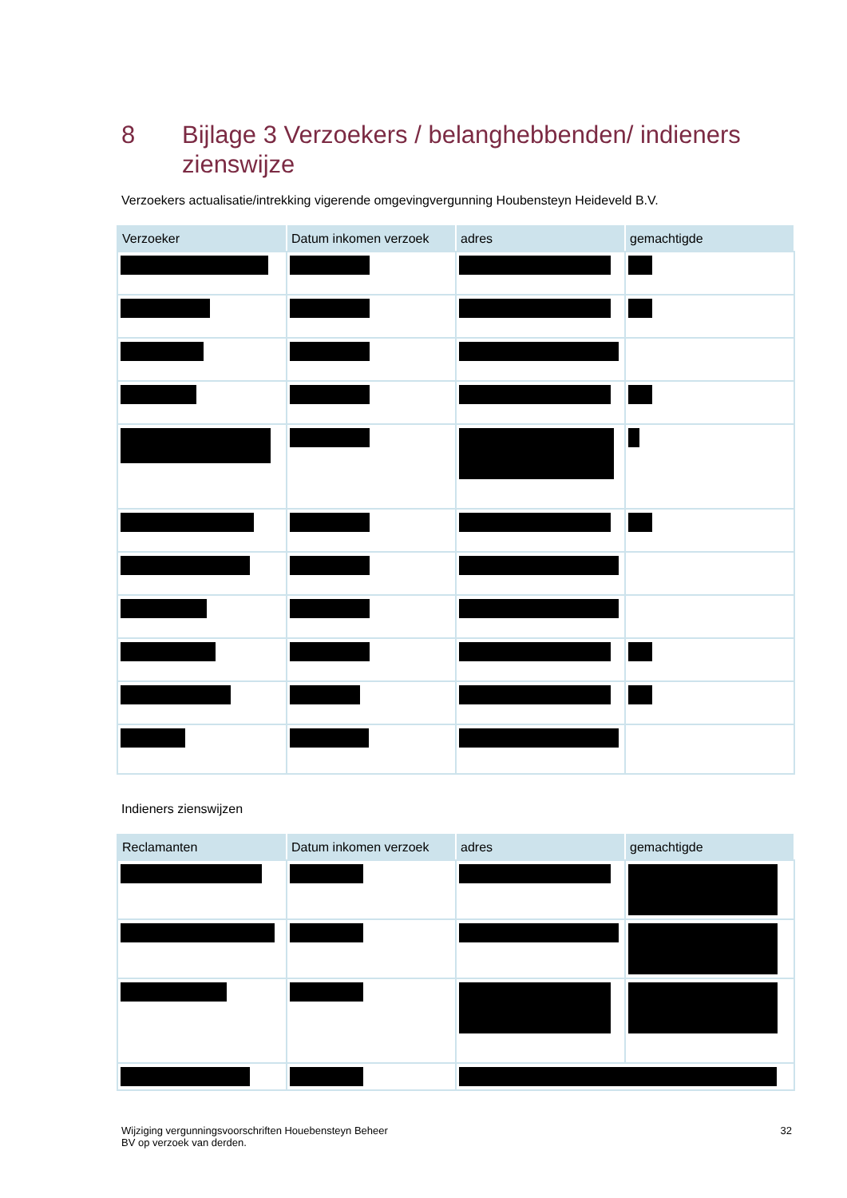8 Bijlage 3 Verzoekers / belanghebbenden/ indieners zienswijze
Verzoekers actualisatie/intrekking vigerende omgevingvergunning Houbensteyn Heideveld B.V.
| Verzoeker | Datum inkomen verzoek | adres | gemachtigde |
| --- | --- | --- | --- |
Indieners zienswijzen
| Reclamanten | Datum inkomen verzoek | adres | gemachtigde |
| --- | --- | --- | --- |
Wijziging vergunningsvoorschriften Houebensteyn Beheer
BV op verzoek van derden. 32